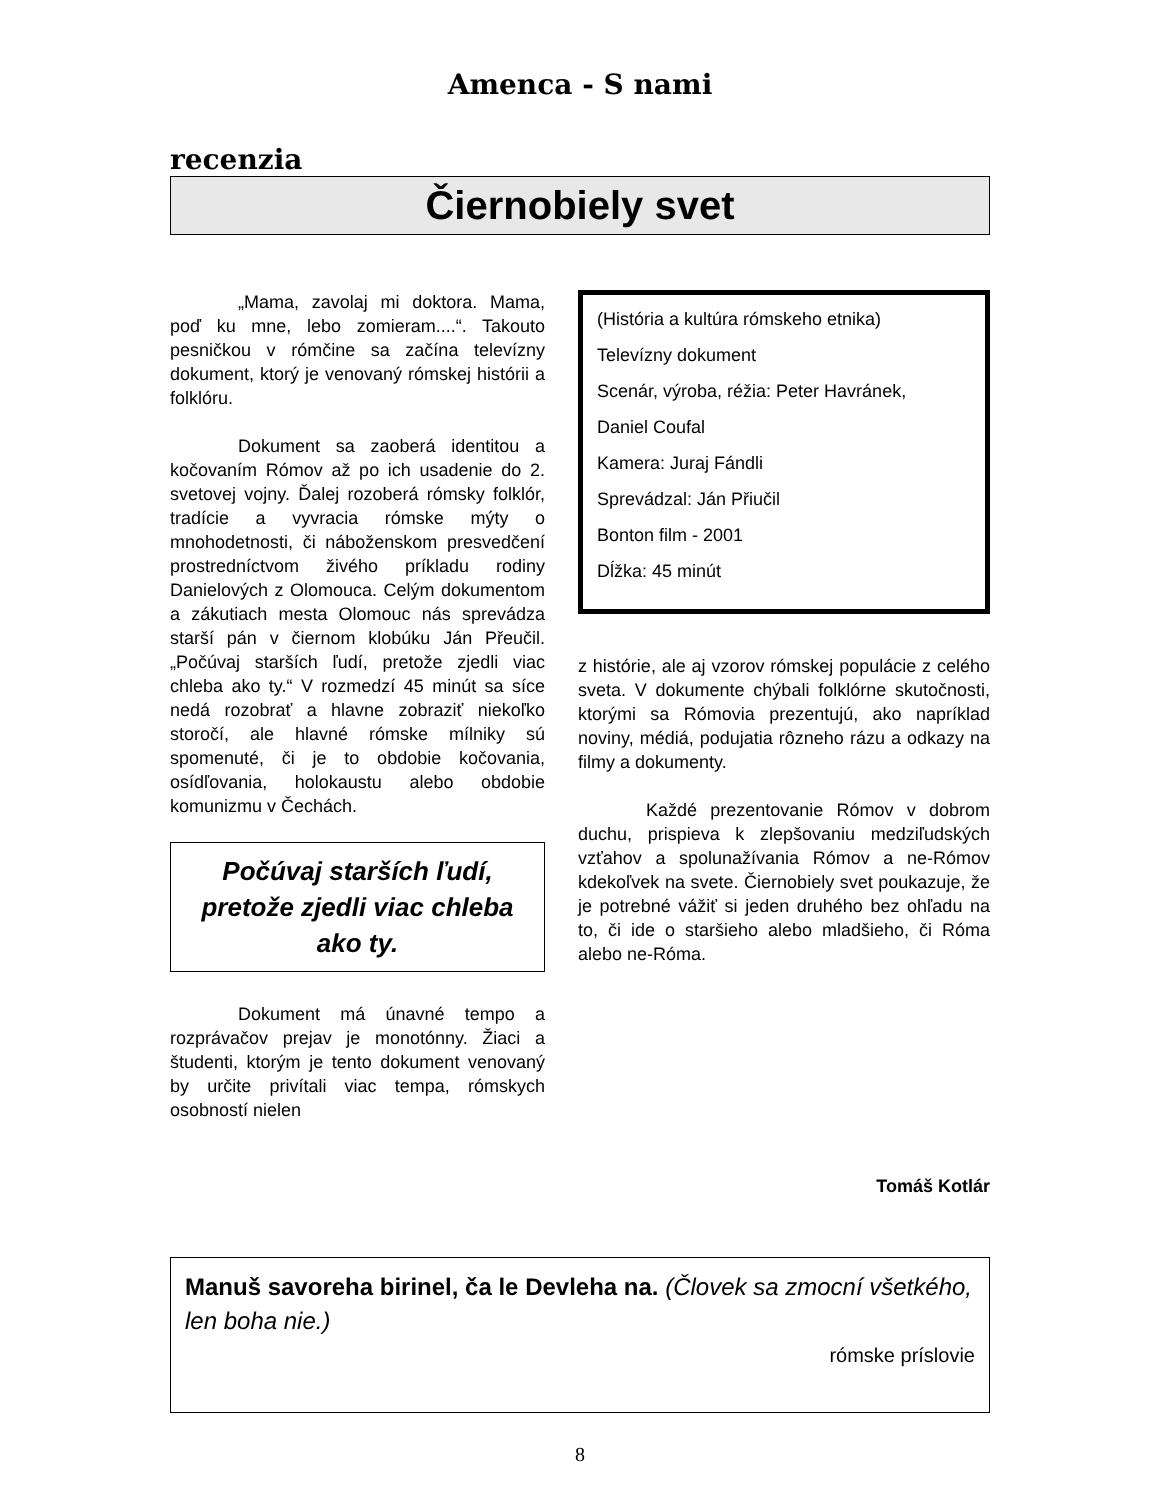Amenca - S nami
recenzia
Čiernobiely svet
„Mama, zavolaj mi doktora. Mama, poď ku mne, lebo zomieram....“. Takouto pesničkou v rómčine sa začína televízny dokument, ktorý je venovaný rómskej histórii a folklóru.
Dokument sa zaoberá identitou a kočovaním Rómov až po ich usadenie do 2. svetovej vojny. Ďalej rozoberá rómsky folklór, tradície a vyvracia rómske mýty o mnohodetnosti, či náboženskom presvedčení prostredníctvom živého príkladu rodiny Danielových z Olomouca. Celým dokumentom a zákutiach mesta Olomouc nás sprevádza starší pán v čiernom klobúku Ján Přeučil. „Počúvaj starších ľudí, pretože zjedli viac chleba ako ty.“ V rozmedzí 45 minút sa síce nedá rozobrať a hlavne zobraziť niekoľko storočí, ale hlavné rómske mílniky sú spomenuté, či je to obdobie kočovania, osídľovania, holokaustu alebo obdobie komunizmu v Čechách.
Počúvaj starších ľudí, pretože zjedli viac chleba ako ty.
Dokument má únavné tempo a rozprávačov prejav je monotónny. Žiaci a študenti, ktorým je tento dokument venovaný by určite privítali viac tempa, rómskych osobností nielen
(História a kultúra rómskeho etnika)
Televízny dokument
Scenár, výroba, réžia: Peter Havránek,
Daniel Coufal
Kamera: Juraj Fándli
Sprevádzal: Ján Přiučil
Bonton film - 2001
Dĺžka: 45 minút
z histórie, ale aj vzorov rómskej populácie z celého sveta. V dokumente chýbali folklórne skutočnosti, ktorými sa Rómovia prezentujú, ako napríklad noviny, médiá, podujatia rôzneho rázu a odkazy na filmy a dokumenty.
Každé prezentovanie Rómov v dobrom duchu, prispieva k zlepšovaniu medziľudských vzťahov a spolunažívania Rómov a ne-Rómov kdekoľvek na svete. Čiernobiely svet poukazuje, že je potrebné vážiť si jeden druhého bez ohľadu na to, či ide o staršieho alebo mladšieho, či Róma alebo ne-Róma.
Tomáš Kotlár
Manuš savoreha birinel, ča le Devleha na. (Človek sa zmocní všetkého, len boha nie.)
rómske príslovie
8